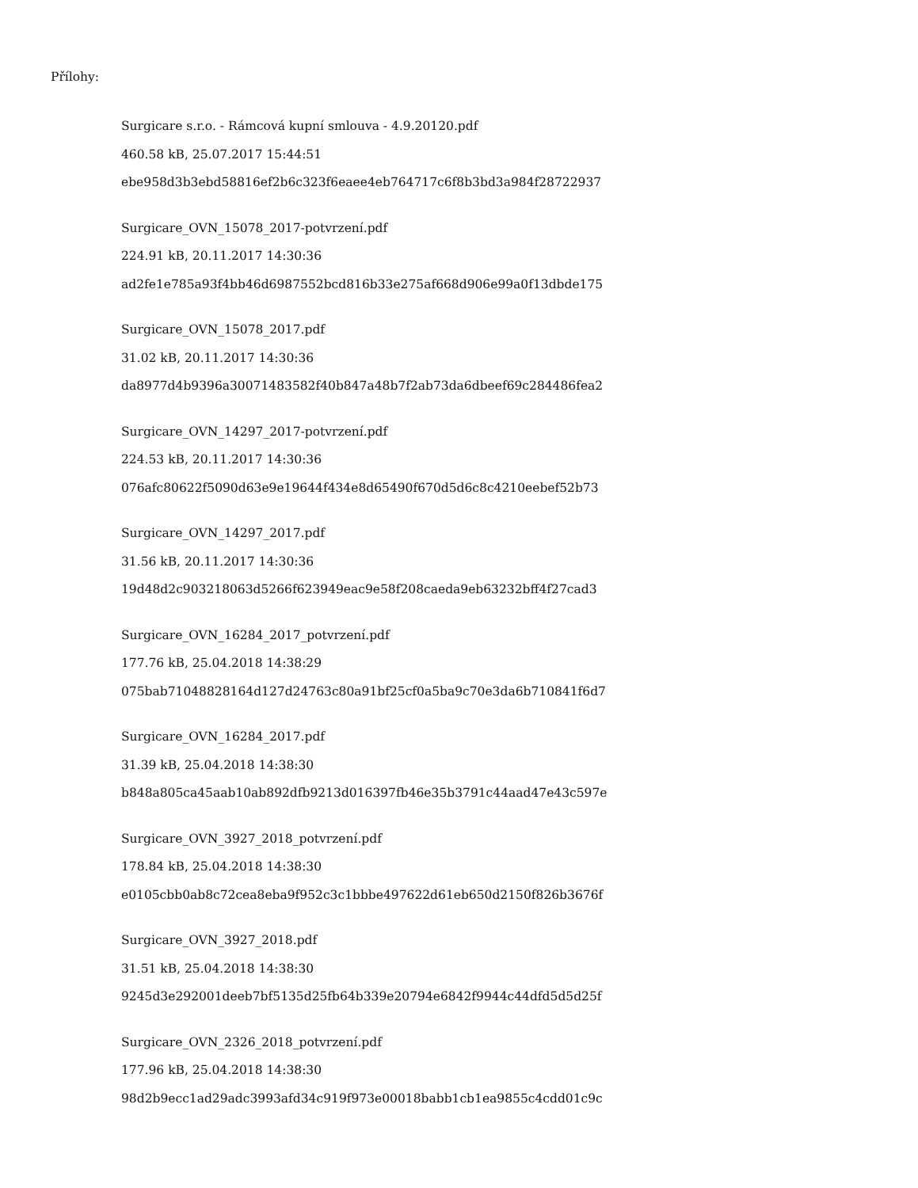Přílohy:
Surgicare s.r.o. - Rámcová kupní smlouva - 4.9.20120.pdf
460.58 kB, 25.07.2017 15:44:51
ebe958d3b3ebd58816ef2b6c323f6eaee4eb764717c6f8b3bd3a984f28722937
Surgicare_OVN_15078_2017-potvrzení.pdf
224.91 kB, 20.11.2017 14:30:36
ad2fe1e785a93f4bb46d6987552bcd816b33e275af668d906e99a0f13dbde175
Surgicare_OVN_15078_2017.pdf
31.02 kB, 20.11.2017 14:30:36
da8977d4b9396a30071483582f40b847a48b7f2ab73da6dbeef69c284486fea2
Surgicare_OVN_14297_2017-potvrzení.pdf
224.53 kB, 20.11.2017 14:30:36
076afc80622f5090d63e9e19644f434e8d65490f670d5d6c8c4210eebef52b73
Surgicare_OVN_14297_2017.pdf
31.56 kB, 20.11.2017 14:30:36
19d48d2c903218063d5266f623949eac9e58f208caeda9eb63232bff4f27cad3
Surgicare_OVN_16284_2017_potvrzení.pdf
177.76 kB, 25.04.2018 14:38:29
075bab71048828164d127d24763c80a91bf25cf0a5ba9c70e3da6b710841f6d7
Surgicare_OVN_16284_2017.pdf
31.39 kB, 25.04.2018 14:38:30
b848a805ca45aab10ab892dfb9213d016397fb46e35b3791c44aad47e43c597e
Surgicare_OVN_3927_2018_potvrzení.pdf
178.84 kB, 25.04.2018 14:38:30
e0105cbb0ab8c72cea8eba9f952c3c1bbbe497622d61eb650d2150f826b3676f
Surgicare_OVN_3927_2018.pdf
31.51 kB, 25.04.2018 14:38:30
9245d3e292001deeb7bf5135d25fb64b339e20794e6842f9944c44dfd5d5d25f
Surgicare_OVN_2326_2018_potvrzení.pdf
177.96 kB, 25.04.2018 14:38:30
98d2b9ecc1ad29adc3993afd34c919f973e00018babb1cb1ea9855c4cdd01c9c